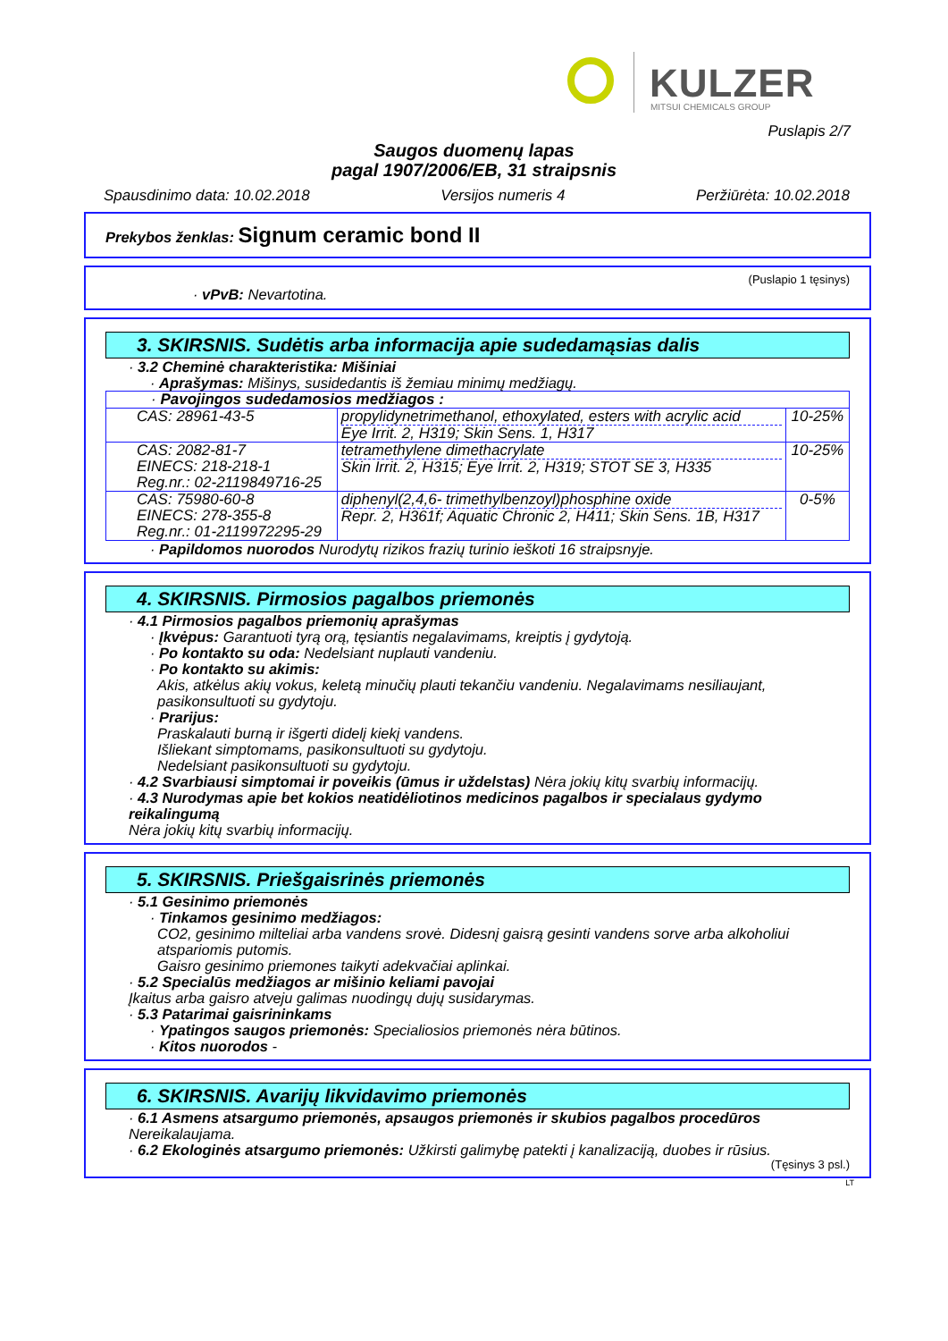KULZER MITSUI CHEMICALS GROUP
Puslapis 2/7
Saugos duomenų lapas
pagal 1907/2006/EB, 31 straipsnis
Spausdinimo data: 10.02.2018 Versijos numeris 4 Peržiūrėta: 10.02.2018
Prekybos ženklas: Signum ceramic bond II
(Puslapio 1 tęsinys)
· vPvB: Nevartotina.
3. SKIRSNIS. Sudėtis arba informacija apie sudedamąsias dalis
· 3.2 Cheminė charakteristika: Mišiniai
· Aprašymas: Mišinys, susidedantis iš žemiau minimų medžiagų.
| · Pavojingos sudedamosios medžiagos : | | |
| CAS: 28961-43-5 | propylidynetrimethanol, ethoxylated, esters with acrylic acid Eye Irrit. 2, H319; Skin Sens. 1, H317 | 10-25% |
| CAS: 2082-81-7 EINECS: 218-218-1 Reg.nr.: 02-2119849716-25 | tetramethylene dimethacrylate Skin Irrit. 2, H315; Eye Irrit. 2, H319; STOT SE 3, H335 | 10-25% |
| CAS: 75980-60-8 EINECS: 278-355-8 Reg.nr.: 01-2119972295-29 | diphenyl(2,4,6- trimethylbenzoyl)phosphine oxide Repr. 2, H361f; Aquatic Chronic 2, H411; Skin Sens. 1B, H317 | 0-5% |
· Papildomos nuorodos Nurodytų rizikos frazių turinio ieškoti 16 straipsnyje.
4. SKIRSNIS. Pirmosios pagalbos priemonės
· 4.1 Pirmosios pagalbos priemonių aprašymas
· Įkvėpus: Garantuoti tyrą orą, tęsiantis negalavimams, kreiptis į gydytoją.
· Po kontakto su oda: Nedelsiant nuplauti vandeniu.
· Po kontakto su akimis:
Akis, atkėlus akių vokus, keletą minučių plauti tekančiu vandeniu. Negalavimams nesiliaujant, pasikonsultuoti su gydytoju.
· Prarijus:
Praskalauti burną ir išgerti didelį kiekį vandens.
Išliekant simptomams, pasikonsultuoti su gydytoju.
Nedelsiant pasikonsultuoti su gydytoju.
· 4.2 Svarbiausi simptomai ir poveikis (ūmus ir uždelstas) Nėra jokių kitų svarbių informacijų.
· 4.3 Nurodymas apie bet kokios neatidėliotinos medicinos pagalbos ir specialaus gydymo reikalingumą
Nėra jokių kitų svarbių informacijų.
5. SKIRSNIS. Priešgaisrinės priemonės
· 5.1 Gesinimo priemonės
· Tinkamos gesinimo medžiagos:
CO2, gesinimo milteliai arba vandens srovė. Didesnį gaisrą gesinti vandens sorve arba alkoholiui atspariomis putomis.
Gaisro gesinimo priemones taikyti adekvačiai aplinkai.
· 5.2 Specialūs medžiagos ar mišinio keliami pavojai
Įkaitus arba gaisro atveju galimas nuodingų dujų susidarymas.
· 5.3 Patarimai gaisrininkams
· Ypatingos saugos priemonės: Specialiosios priemonės nėra būtinos.
· Kitos nuorodos -
6. SKIRSNIS. Avarijų likvidavimo priemonės
· 6.1 Asmens atsargumo priemonės, apsaugos priemonės ir skubios pagalbos procedūros
Nereikalaujama.
· 6.2 Ekologinės atsargumo priemonės: Užkirsti galimybę patekti į kanalizaciją, duobes ir rūsius.
(Tęsinys 3 psl.)
LT